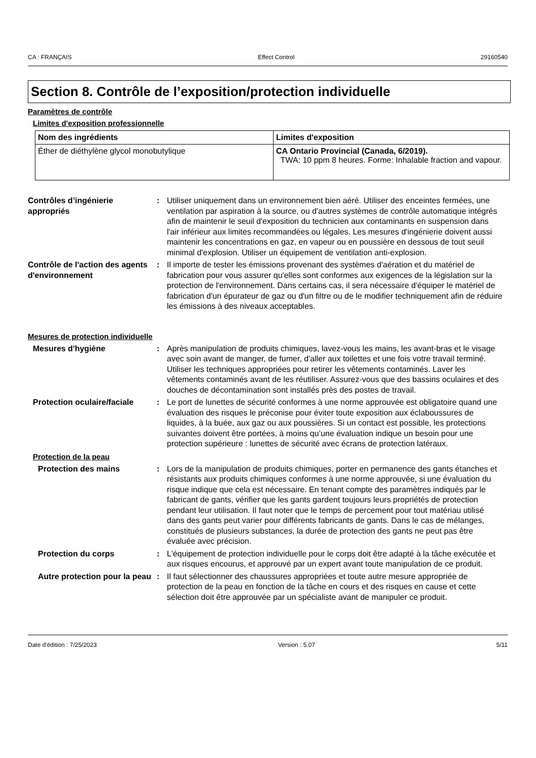CA : FRANÇAIS Effect Control 29160540
Section 8. Contrôle de l’exposition/protection individuelle
Paramètres de contrôle
Limites d'exposition professionnelle
| Nom des ingrédients | Limites d'exposition |
| --- | --- |
| Éther de diéthylène glycol monobutylique | CA Ontario Provincial (Canada, 6/2019). TWA: 10 ppm 8 heures. Forme: Inhalable fraction and vapour. |
Contrôles d’ingénierie appropriés
: Utiliser uniquement dans un environnement bien aéré. Utiliser des enceintes fermées, une ventilation par aspiration à la source, ou d'autres systèmes de contrôle automatique intégrés afin de maintenir le seuil d'exposition du technicien aux contaminants en suspension dans l'air inférieur aux limites recommandées ou légales. Les mesures d'ingénierie doivent aussi maintenir les concentrations en gaz, en vapeur ou en poussière en dessous de tout seuil minimal d'explosion. Utiliser un équipement de ventilation anti-explosion.
Contrôle de l'action des agents d'environnement
: Il importe de tester les émissions provenant des systèmes d'aération et du matériel de fabrication pour vous assurer qu'elles sont conformes aux exigences de la législation sur la protection de l'environnement. Dans certains cas, il sera nécessaire d'équiper le matériel de fabrication d'un épurateur de gaz ou d'un filtre ou de le modifier techniquement afin de réduire les émissions à des niveaux acceptables.
Mesures de protection individuelle
Mesures d'hygiène : Après manipulation de produits chimiques, lavez-vous les mains, les avant-bras et le visage avec soin avant de manger, de fumer, d'aller aux toilettes et une fois votre travail terminé. Utiliser les techniques appropriées pour retirer les vêtements contaminés. Laver les vêtements contaminés avant de les réutiliser. Assurez-vous que des bassins oculaires et des douches de décontamination sont installés près des postes de travail.
Protection oculaire/faciale
: Le port de lunettes de sécurité conformes à une norme approuvée est obligatoire quand une évaluation des risques le préconise pour éviter toute exposition aux éclaboussures de liquides, à la buée, aux gaz ou aux poussières. Si un contact est possible, les protections suivantes doivent être portées, à moins qu’une évaluation indique un besoin pour une protection supérieure : lunettes de sécurité avec écrans de protection latéraux.
Protection de la peau
Protection des mains : Lors de la manipulation de produits chimiques, porter en permanence des gants étanches et résistants aux produits chimiques conformes à une norme approuvée, si une évaluation du risque indique que cela est nécessaire. En tenant compte des paramètres indiqués par le fabricant de gants, vérifier que les gants gardent toujours leurs propriétés de protection pendant leur utilisation. Il faut noter que le temps de percement pour tout matériau utilisé dans des gants peut varier pour différents fabricants de gants. Dans le cas de mélanges, constitués de plusieurs substances, la durée de protection des gants ne peut pas être évaluée avec précision.
Protection du corps : L'équipement de protection individuelle pour le corps doit être adapté à la tâche exécutée et aux risques encourus, et approuvé par un expert avant toute manipulation de ce produit.
Autre protection pour la peau
: Il faut sélectionner des chaussures appropriées et toute autre mesure appropriée de protection de la peau en fonction de la tâche en cours et des risques en cause et cette sélection doit être approuvée par un spécialiste avant de manipuler ce produit.
Date d'édition : 7/25/2023 Version : 5.07 5/11